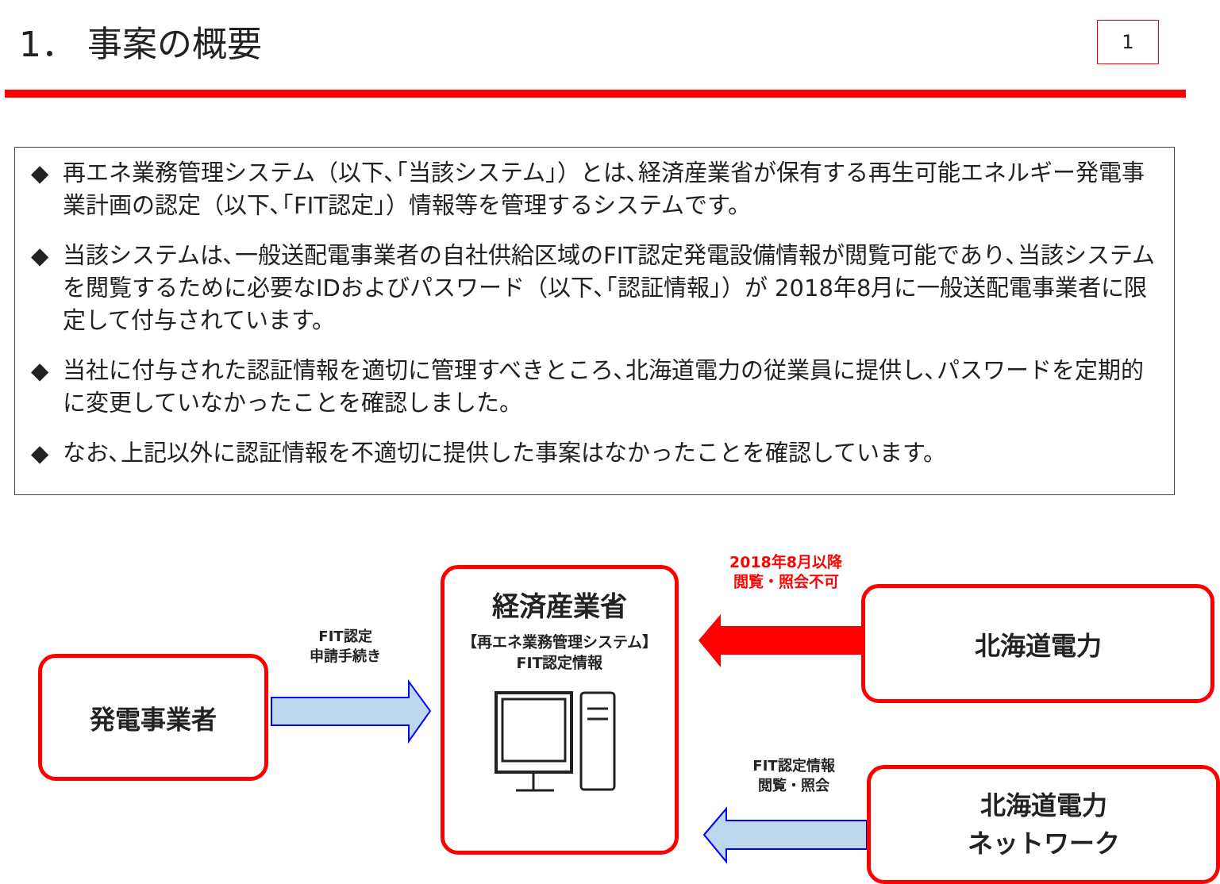1． 事案の概要
1
◆ 再エネ業務管理システム（以下､｢当該システム｣）とは､経済産業省が保有する再生可能エネルギー発電事業計画の認定（以下､｢FIT認定｣）情報等を管理するシステムです。
◆ 当該システムは､一般送配電事業者の自社供給区域のFIT認定発電設備情報が閲覧可能であり､当該システムを閲覧するために必要なIDおよびパスワード（以下､｢認証情報｣）が 2018年8月に一般送配電事業者に限定して付与されています。
◆ 当社に付与された認証情報を適切に管理すべきところ､北海道電力の従業員に提供し､パスワードを定期的に変更していなかったことを確認しました。
◆ なお､上記以外に認証情報を不適切に提供した事案はなかったことを確認しています。
発電事業者
FIT認定
申請手続き
経済産業省
【再エネ業務管理システム】
FIT認定情報
2018年8月以降
閲覧・照会不可
北海道電力
FIT認定情報
閲覧・照会
北海道電力
ネットワーク